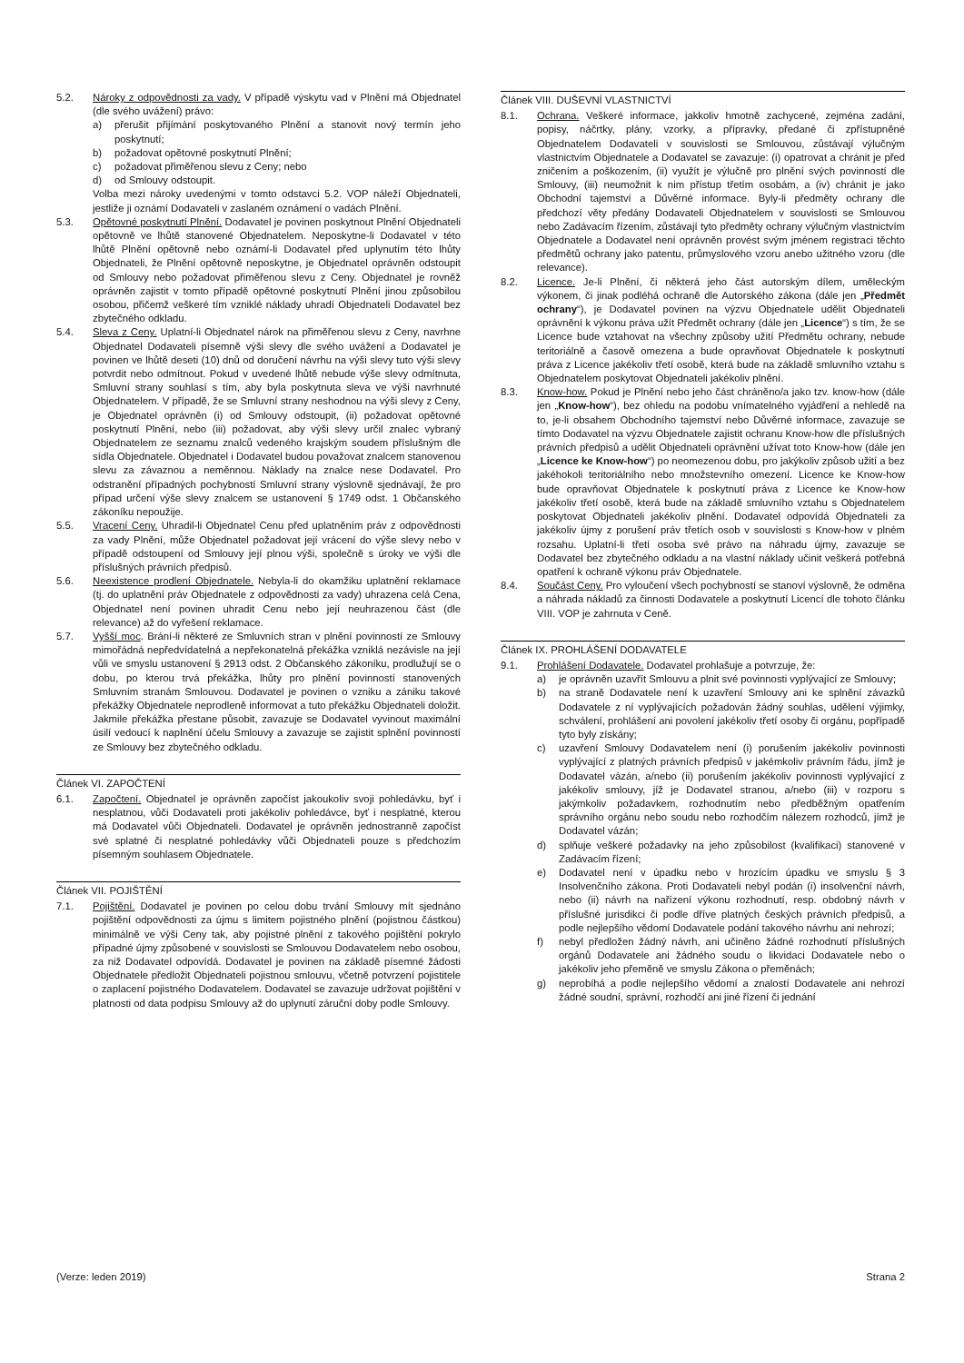5.2. Nároky z odpovědnosti za vady. V případě výskytu vad v Plnění má Objednatel (dle svého uvážení) právo:
a) přerušit přijímání poskytovaného Plnění a stanovit nový termín jeho poskytnutí;
b) požadovat opětovné poskytnutí Plnění;
c) požadovat přiměřenou slevu z Ceny; nebo
d) od Smlouvy odstoupit.
Volba mezi nároky uvedenými v tomto odstavci 5.2. VOP náleží Objednateli, jestliže ji oznámí Dodavateli v zaslaném oznámení o vadách Plnění.
5.3. Opětovné poskytnutí Plnění. Dodavatel je povinen poskytnout Plnění Objednateli opětovně ve lhůtě stanovené Objednatelem. Neposkytne-li Dodavatel v této lhůtě Plnění opětovně nebo oznámí-li Dodavatel před uplynutím této lhůty Objednateli, že Plnění opětovně neposkytne, je Objednatel oprávněn odstoupit od Smlouvy nebo požadovat přiměřenou slevu z Ceny. Objednatel je rovněž oprávněn zajistit v tomto případě opětovné poskytnutí Plnění jinou způsobilou osobou, přičemž veškeré tím vzniklé náklady uhradí Objednateli Dodavatel bez zbytečného odkladu.
5.4. Sleva z Ceny. Uplatní-li Objednatel nárok na přiměřenou slevu z Ceny, navrhne Objednatel Dodavateli písemně výši slevy dle svého uvážení a Dodavatel je povinen ve lhůtě deseti (10) dnů od doručení návrhu na výši slevy tuto výši slevy potvrdit nebo odmítnout. Pokud v uvedené lhůtě nebude výše slevy odmítnuta, Smluvní strany souhlasí s tím, aby byla poskytnuta sleva ve výši navrhnuté Objednatelem. V případě, že se Smluvní strany neshodnou na výši slevy z Ceny, je Objednatel oprávněn (i) od Smlouvy odstoupit, (ii) požadovat opětovné poskytnutí Plnění, nebo (iii) požadovat, aby výši slevy určil znalec vybraný Objednatelem ze seznamu znalců vedeného krajským soudem příslušným dle sídla Objednatele. Objednatel i Dodavatel budou považovat znalcem stanovenou slevu za závaznou a neměnnou. Náklady na znalce nese Dodavatel. Pro odstranění případných pochybností Smluvní strany výslovně sjednávají, že pro případ určení výše slevy znalcem se ustanovení § 1749 odst. 1 Občanského zákoníku nepoužije.
5.5. Vracení Ceny. Uhradil-li Objednatel Cenu před uplatněním práv z odpovědnosti za vady Plnění, může Objednatel požadovat její vrácení do výše slevy nebo v případě odstoupení od Smlouvy její plnou výši, společně s úroky ve výši dle příslušných právních předpisů.
5.6. Neexistence prodlení Objednatele. Nebyla-li do okamžiku uplatnění reklamace (tj. do uplatnění práv Objednatele z odpovědnosti za vady) uhrazena celá Cena, Objednatel není povinen uhradit Cenu nebo její neuhrazenou část (dle relevance) až do vyřešení reklamace.
5.7. Vyšší moc. Brání-li některé ze Smluvních stran v plnění povinností ze Smlouvy mimořádná nepředvídatelná a nepřekonatelná překážka vzniklá nezávisle na její vůli ve smyslu ustanovení § 2913 odst. 2 Občanského zákoníku, prodlužují se o dobu, po kterou trvá překážka, lhůty pro plnění povinností stanovených Smluvním stranám Smlouvou. Dodavatel je povinen o vzniku a zániku takové překážky Objednatele neprodleně informovat a tuto překážku Objednateli doložit. Jakmile překážka přestane působit, zavazuje se Dodavatel vyvinout maximální úsilí vedoucí k naplnění účelu Smlouvy a zavazuje se zajistit splnění povinností ze Smlouvy bez zbytečného odkladu.
Článek VI. ZAPOČTENÍ
6.1. Započtení. Objednatel je oprávněn započíst jakoukoliv svoji pohledávku, byť i nesplatnou, vůči Dodavateli proti jakékoliv pohledávce, byť i nesplatné, kterou má Dodavatel vůči Objednateli. Dodavatel je oprávněn jednostranně započíst své splatné či nesplatné pohledávky vůči Objednateli pouze s předchozím písemným souhlasem Objednatele.
Článek VII. POJIŠTĚNÍ
7.1. Pojištění. Dodavatel je povinen po celou dobu trvání Smlouvy mít sjednáno pojištění odpovědnosti za újmu s limitem pojistného plnění (pojistnou částkou) minimálně ve výši Ceny tak, aby pojistné plnění z takového pojištění pokrylo případné újmy způsobené v souvislosti se Smlouvou Dodavatelem nebo osobou, za niž Dodavatel odpovídá. Dodavatel je povinen na základě písemné žádosti Objednatele předložit Objednateli pojistnou smlouvu, včetně potvrzení pojistitele o zaplacení pojistného Dodavatelem. Dodavatel se zavazuje udržovat pojištění v platnosti od data podpisu Smlouvy až do uplynutí záruční doby podle Smlouvy.
Článek VIII. DUŠEVNÍ VLASTNICTVÍ
8.1. Ochrana. Veškeré informace, jakkoliv hmotně zachycené, zejména zadání, popisy, náčrtky, plány, vzorky, a přípravky, předané či zpřístupněné Objednatelem Dodavateli v souvislosti se Smlouvou, zůstávají výlučným vlastnictvím Objednatele a Dodavatel se zavazuje: (i) opatrovat a chránit je před zničením a poškozením, (ii) využít je výlučně pro plnění svých povinností dle Smlouvy, (iii) neumožnit k nim přístup třetím osobám, a (iv) chránit je jako Obchodní tajemství a Důvěrné informace. Byly-li předměty ochrany dle předchozí věty předány Dodavateli Objednatelem v souvislosti se Smlouvou nebo Zadávacím řízením, zůstávají tyto předměty ochrany výlučným vlastnictvím Objednatele a Dodavatel není oprávněn provést svým jménem registraci těchto předmětů ochrany jako patentu, průmyslového vzoru anebo užitného vzoru (dle relevance).
8.2. Licence. Je-li Plnění, či některá jeho část autorským dílem, uměleckým výkonem, či jinak podléhá ochraně dle Autorského zákona (dále jen „Předmět ochrany“), je Dodavatel povinen na výzvu Objednatele udělit Objednateli oprávnění k výkonu práva užít Předmět ochrany (dále jen „Licence“) s tím, že se Licence bude vztahovat na všechny způsoby užití Předmětu ochrany, nebude teritoriálně a časově omezena a bude opravňovat Objednatele k poskytnutí práva z Licence jakékoliv třetí osobě, která bude na základě smluvního vztahu s Objednatelem poskytovat Objednateli jakékoliv plnění.
8.3. Know-how. Pokud je Plnění nebo jeho část chráněno/a jako tzv. know-how (dále jen „Know-how“), bez ohledu na podobu vnímatelného vyjádření a nehledě na to, je-li obsahem Obchodního tajemství nebo Důvěrné informace, zavazuje se tímto Dodavatel na výzvu Objednatele zajistit ochranu Know-how dle příslušných právních předpisů a udělit Objednateli oprávnění užívat toto Know-how (dále jen „Licence ke Know-how“) po neomezenou dobu, pro jakýkoliv způsob užití a bez jakéhokoli teritoriálního nebo množstevního omezení. Licence ke Know-how bude opravňovat Objednatele k poskytnutí práva z Licence ke Know-how jakékoliv třetí osobě, která bude na základě smluvního vztahu s Objednatelem poskytovat Objednateli jakékoliv plnění. Dodavatel odpovídá Objednateli za jakékoliv újmy z porušení práv třetích osob v souvislosti s Know-how v plném rozsahu. Uplatní-li třetí osoba své právo na náhradu újmy, zavazuje se Dodavatel bez zbytečného odkladu a na vlastní náklady učinit veškerá potřebná opatření k ochraně výkonu práv Objednatele.
8.4. Součást Ceny. Pro vyloučení všech pochybností se stanoví výslovně, že odměna a náhrada nákladů za činnosti Dodavatele a poskytnutí Licencí dle tohoto článku VIII. VOP je zahrnuta v Ceně.
Článek IX. PROHLÁŠENÍ DODAVATELE
9.1. Prohlášení Dodavatele. Dodavatel prohlašuje a potvrzuje, že:
a) je oprávněn uzavřít Smlouvu a plnit své povinnosti vyplývající ze Smlouvy;
b) na straně Dodavatele není k uzavření Smlouvy ani ke splnění závazků Dodavatele z ní vyplývajících požadován žádný souhlas, udělení výjimky, schválení, prohlášení ani povolení jakékoliv třetí osoby či orgánu, popřípadě tyto byly získány;
c) uzavření Smlouvy Dodavatelem není (i) porušením jakékoliv povinnosti vyplývající z platných právních předpisů v jakémkoliv právním řádu, jímž je Dodavatel vázán, a/nebo (ii) porušením jakékoliv povinnosti vyplývající z jakékoliv smlouvy, jíž je Dodavatel stranou, a/nebo (iii) v rozporu s jakýmkoliv požadavkem, rozhodnutím nebo předběžným opatřením správního orgánu nebo soudu nebo rozhodčím nálezem rozhodců, jímž je Dodavatel vázán;
d) splňuje veškeré požadavky na jeho způsobilost (kvalifikaci) stanovené v Zadávacím řízení;
e) Dodavatel není v úpadku nebo v hrozícím úpadku ve smyslu § 3 Insolvenčního zákona. Proti Dodavateli nebyl podán (i) insolvenční návrh, nebo (ii) návrh na nařízení výkonu rozhodnutí, resp. obdobný návrh v příslušné jurisdikci či podle dříve platných českých právních předpisů, a podle nejlepšího vědomí Dodavatele podání takového návrhu ani nehrozí;
f) nebyl předložen žádný návrh, ani učiněno žádné rozhodnutí příslušných orgánů Dodavatele ani žádného soudu o likvidaci Dodavatele nebo o jakékoliv jeho přeměně ve smyslu Zákona o přeměnách;
g) neprobíhá a podle nejlepšího vědomí a znalostí Dodavatele ani nehrozí žádné soudní, správní, rozhodčí ani jiné řízení či jednání
(Verze: leden 2019) Strana 2